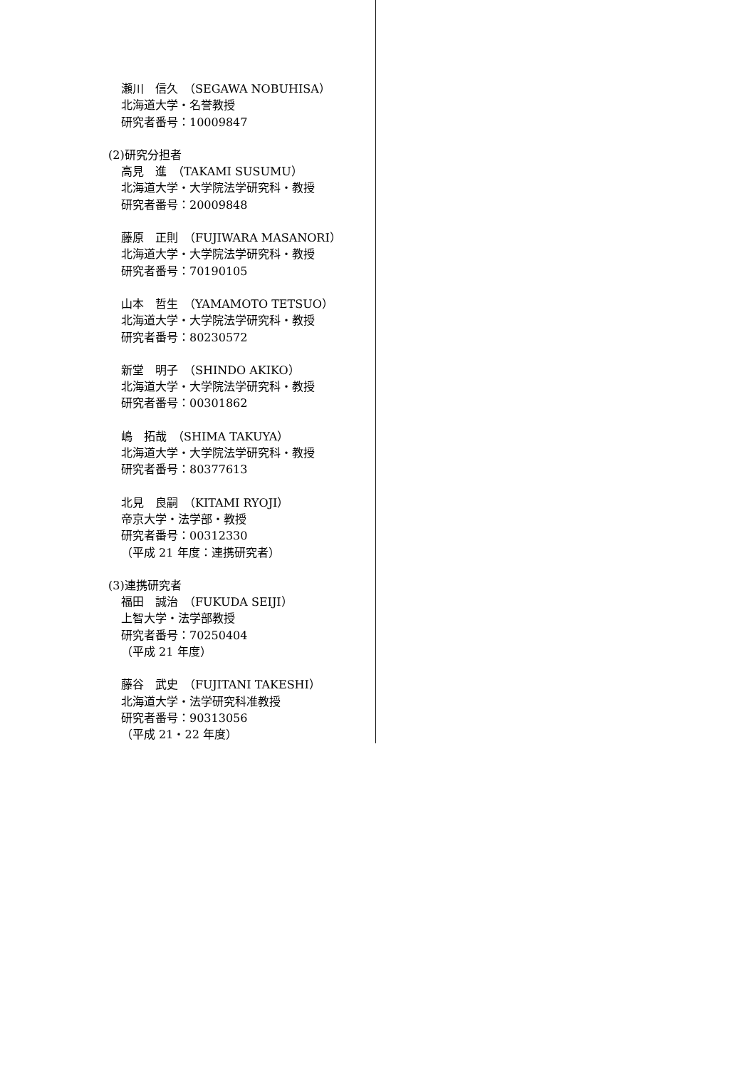瀬川　信久　（SEGAWA NOBUHISA）
北海道大学・名誉教授
研究者番号：10009847
(2)研究分担者
高見　進　（TAKAMI SUSUMU）
北海道大学・大学院法学研究科・教授
研究者番号：20009848
藤原　正則　（FUJIWARA MASANORI）
北海道大学・大学院法学研究科・教授
研究者番号：70190105
山本　哲生　（YAMAMOTO TETSUO）
北海道大学・大学院法学研究科・教授
研究者番号：80230572
新堂　明子　（SHINDO AKIKO）
北海道大学・大学院法学研究科・教授
研究者番号：00301862
嶋　拓哉　（SHIMA TAKUYA）
北海道大学・大学院法学研究科・教授
研究者番号：80377613
北見　良嗣　（KITAMI RYOJI）
帝京大学・法学部・教授
研究者番号：00312330
（平成 21 年度：連携研究者）
(3)連携研究者
福田　誠治　（FUKUDA SEIJI）
上智大学・法学部教授
研究者番号：70250404
（平成 21 年度）
藤谷　武史　（FUJITANI TAKESHI）
北海道大学・法学研究科准教授
研究者番号：90313056
（平成 21・22 年度）